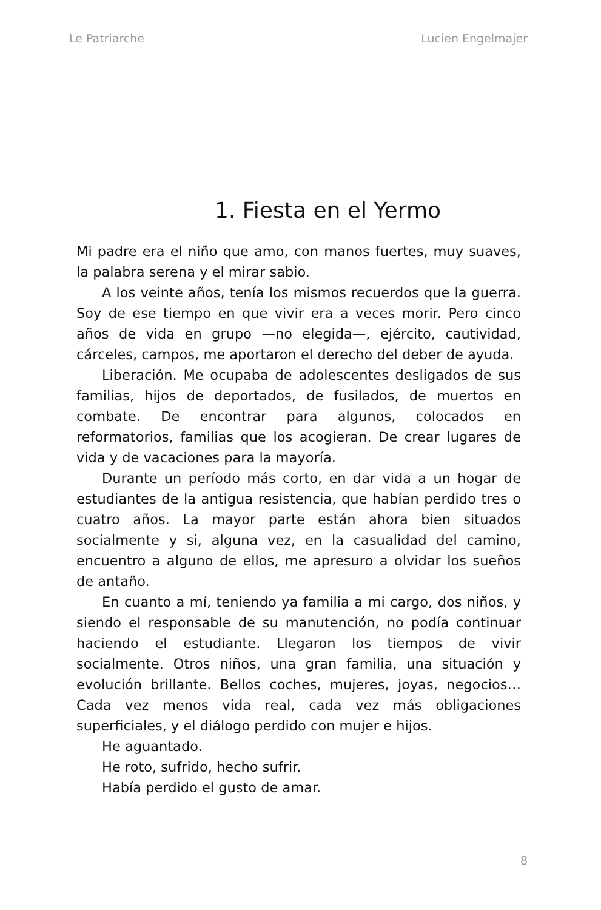Le Patriarche Lucien Engelmajer
1. Fiesta en el Yermo
Mi padre era el niño que amo, con manos fuertes, muy suaves, la palabra serena y el mirar sabio.
A los veinte años, tenía los mismos recuerdos que la guerra. Soy de ese tiempo en que vivir era a veces morir. Pero cinco años de vida en grupo —no elegida—, ejército, cautividad, cárceles, campos, me aportaron el derecho del deber de ayuda.
Liberación. Me ocupaba de adolescentes desligados de sus familias, hijos de deportados, de fusilados, de muertos en combate. De encontrar para algunos, colocados en reformatorios, familias que los acogieran. De crear lugares de vida y de vacaciones para la mayoría.
Durante un período más corto, en dar vida a un hogar de estudiantes de la antigua resistencia, que habían perdido tres o cuatro años. La mayor parte están ahora bien situados socialmente y si, alguna vez, en la casualidad del camino, encuentro a alguno de ellos, me apresuro a olvidar los sueños de antaño.
En cuanto a mí, teniendo ya familia a mi cargo, dos niños, y siendo el responsable de su manutención, no podía continuar haciendo el estudiante. Llegaron los tiempos de vivir socialmente. Otros niños, una gran familia, una situación y evolución brillante. Bellos coches, mujeres, joyas, negocios… Cada vez menos vida real, cada vez más obligaciones superficiales, y el diálogo perdido con mujer e hijos.
He aguantado.
He roto, sufrido, hecho sufrir.
Había perdido el gusto de amar.
8